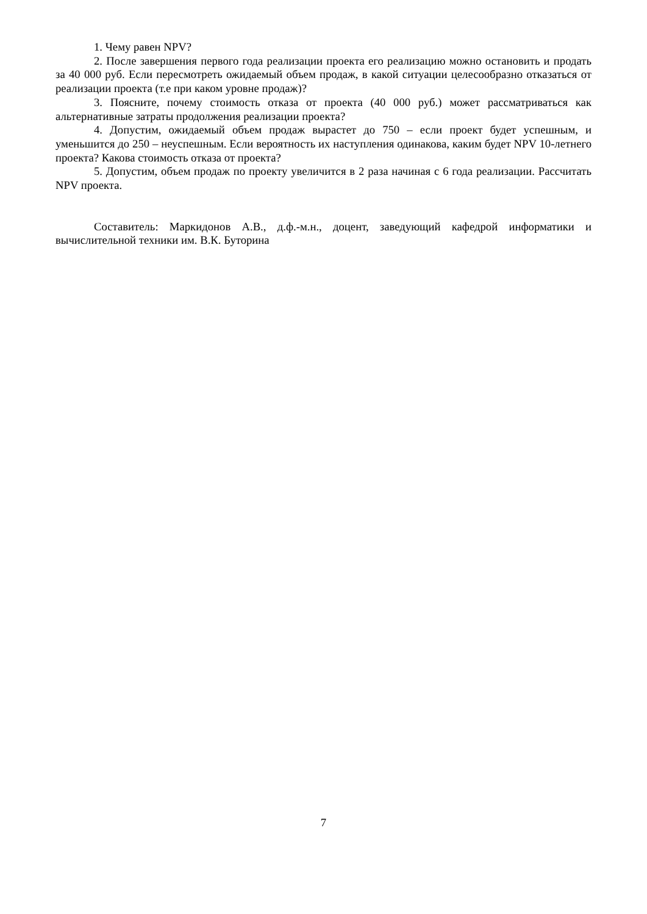1. Чему равен NPV?
2. После завершения первого года реализации проекта его реализацию можно остановить и продать за 40 000 руб. Если пересмотреть ожидаемый объем продаж, в какой ситуации целесообразно отказаться от реализации проекта (т.е при каком уровне продаж)?
3. Поясните, почему стоимость отказа от проекта (40 000 руб.) может рассматриваться как альтернативные затраты продолжения реализации проекта?
4. Допустим, ожидаемый объем продаж вырастет до 750 – если проект будет успешным, и уменьшится до 250 – неуспешным. Если вероятность их наступления одинакова, каким будет NPV 10-летнего проекта? Какова стоимость отказа от проекта?
5. Допустим, объем продаж по проекту увеличится в 2 раза начиная с 6 года реализации. Рассчитать NPV проекта.
Составитель: Маркидонов А.В., д.ф.-м.н., доцент, заведующий кафедрой информатики и вычислительной техники им. В.К. Буторина
7